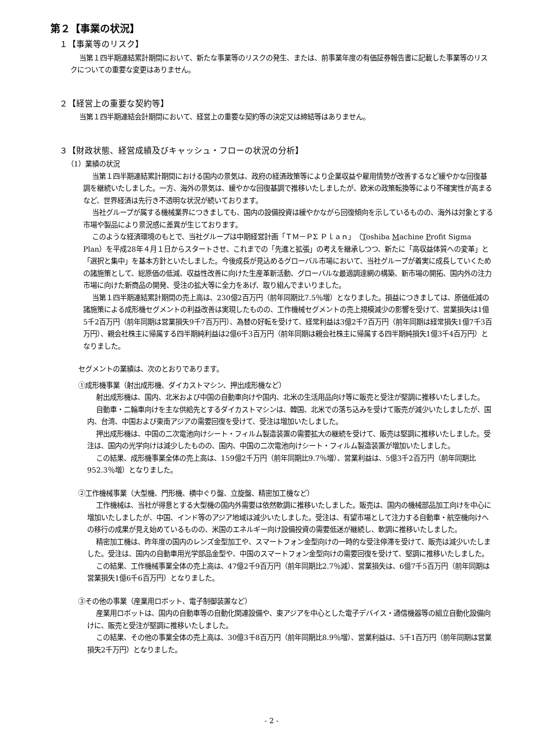第２【事業の状況】
１【事業等のリスク】
当第１四半期連結累計期間において、新たな事業等のリスクの発生、または、前事業年度の有価証券報告書に記載した事業等のリスクについての重要な変更はありません。
２【経営上の重要な契約等】
当第１四半期連結会計期間において、経営上の重要な契約等の決定又は締結等はありません。
３【財政状態、経営成績及びキャッシュ・フローの状況の分析】
（1）業績の状況
当第１四半期連結累計期間における国内の景気は、政府の経済政策等により企業収益や雇用情勢が改善するなど緩やかな回復基調を継続いたしました。一方、海外の景気は、緩やかな回復基調で推移いたしましたが、欧米の政策転換等により不確実性が高まるなど、世界経済は先行き不透明な状況が続いております。
当社グループが属する機械業界につきましても、国内の設備投資は緩やかながら回復傾向を示しているものの、海外は対象とする市場や製品により景況感に差異が生じております。
このような経済環境のもとで、当社グループは中期経営計画「ＴＭ－ＰΣ Ｐｌａｎ」（Toshiba Machine Profit Sigma Plan）を平成28年４月１日からスタートさせ、これまでの「先進と拡張」の考えを継承しつつ、新たに「高収益体質への変革」と「選択と集中」を基本方針といたしました。今後成長が見込めるグローバル市場において、当社グループが着実に成長していくための諸施策として、総原価の低減、収益性改善に向けた生産革新活動、グローバルな最適調達網の構築、新市場の開拓、国内外の注力市場に向けた新商品の開発、受注の拡大等に全力をあげ、取り組んでまいりました。
当第１四半期連結累計期間の売上高は、230億2百万円（前年同期比7.5％増）となりました。損益につきましては、原価低減の諸施策による成形機セグメントの利益改善は実現したものの、工作機械セグメントの売上規模減少の影響を受けて、営業損失は1億5千2百万円（前年同期は営業損失9千7百万円）、為替の好転を受けて、経常利益は3億2千7百万円（前年同期は経常損失1億7千3百万円）、親会社株主に帰属する四半期純利益は2億6千3百万円（前年同期は親会社株主に帰属する四半期純損失1億3千4百万円）となりました。
セグメントの業績は、次のとおりであります。
①成形機事業（射出成形機、ダイカストマシン、押出成形機など）
射出成形機は、国内、北米および中国の自動車向けや国内、北米の生活用品向け等に販売と受注が堅調に推移いたしました。
自動車・二輪車向けを主な供給先とするダイカストマシンは、韓国、北米での落ち込みを受けて販売が減少いたしましたが、国内、台湾、中国および東南アジアの需要回復を受けて、受注は増加いたしました。
押出成形機は、中国の二次電池向けシート・フィルム製造装置の需要拡大の継続を受けて、販売は堅調に推移いたしました。受注は、国内の光学向けは減少したものの、国内、中国の二次電池向けシート・フィルム製造装置が増加いたしました。
この結果、成形機事業全体の売上高は、159億2千万円（前年同期比9.7％増）、営業利益は、5億3千2百万円（前年同期比952.3％増）となりました。
②工作機械事業（大型機、門形機、横中ぐり盤、立旋盤、精密加工機など）
工作機械は、当社が得意とする大型機の国内外需要は依然軟調に推移いたしました。販売は、国内の機械部品加工向けを中心に増加いたしましたが、中国、インド等のアジア地域は減少いたしました。受注は、有望市場として注力する自動車・航空機向けへの移行の成果が見え始めているものの、米国のエネルギー向け設備投資の需要低迷が継続し、軟調に推移いたしました。
精密加工機は、昨年度の国内のレンズ金型加工や、スマートフォン金型向けの一時的な受注停滞を受けて、販売は減少いたしました。受注は、国内の自動車用光学部品金型や、中国のスマートフォン金型向けの需要回復を受けて、堅調に推移いたしました。
この結果、工作機械事業全体の売上高は、47億2千9百万円（前年同期比2.7％減）、営業損失は、6億7千5百万円（前年同期は営業損失1億6千6百万円）となりました。
③その他の事業（産業用ロボット、電子制御装置など）
産業用ロボットは、国内の自動車等の自動化関連設備や、東アジアを中心とした電子デバイス・通信機器等の組立自動化設備向けに、販売と受注が堅調に推移いたしました。
この結果、その他の事業全体の売上高は、30億3千8百万円（前年同期比8.9％増）、営業利益は、5千1百万円（前年同期は営業損失2千万円）となりました。
- 2 -